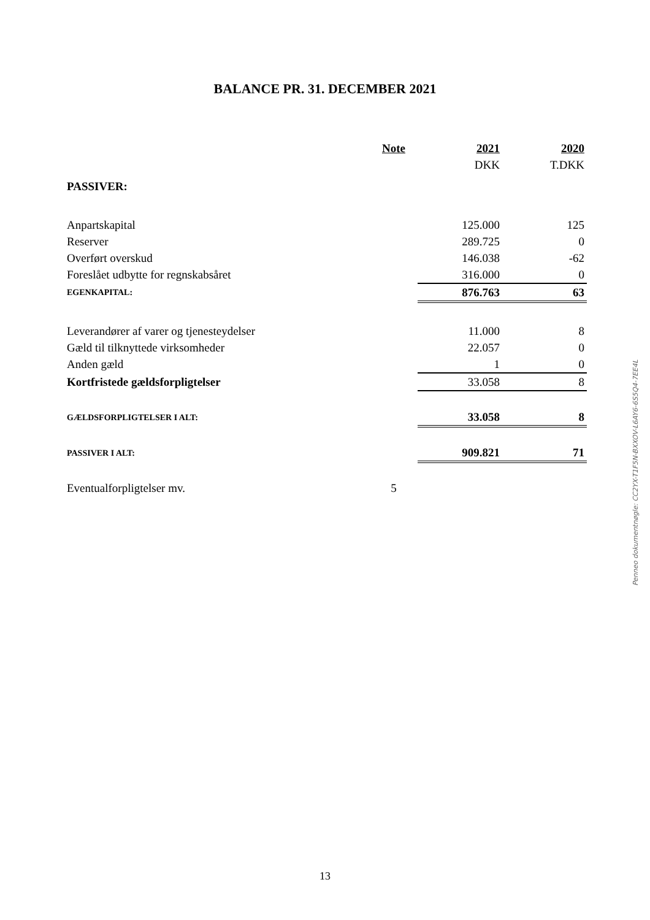BALANCE PR. 31. DECEMBER 2021
| | Note | 2021 | 2020 |
| | | DKK | T.DKK |
| PASSIVER: | | | |
| Anpartskapital | | 125.000 | 125 |
| Reserver | | 289.725 | 0 |
| Overført overskud | | 146.038 | -62 |
| Foreslået udbytte for regnskabsåret | | 316.000 | 0 |
| EGENKAPITAL: | | 876.763 | 63 |
| Leverandører af varer og tjenesteydelser | | 11.000 | 8 |
| Gæld til tilknyttede virksomheder | | 22.057 | 0 |
| Anden gæld | | 1 | 0 |
| Kortfristede gældsforpligtelser | | 33.058 | 8 |
| GÆLDSFORPLIGTELSER I ALT: | | 33.058 | 8 |
| PASSIVER I ALT: | | 909.821 | 71 |
| Eventualforpligtelser mv. | 5 | | |
Penneo dokumentnøgle: CC2YX-T1F5N-BXXOV-L6AY6-6S5Q4-7EE4L
13